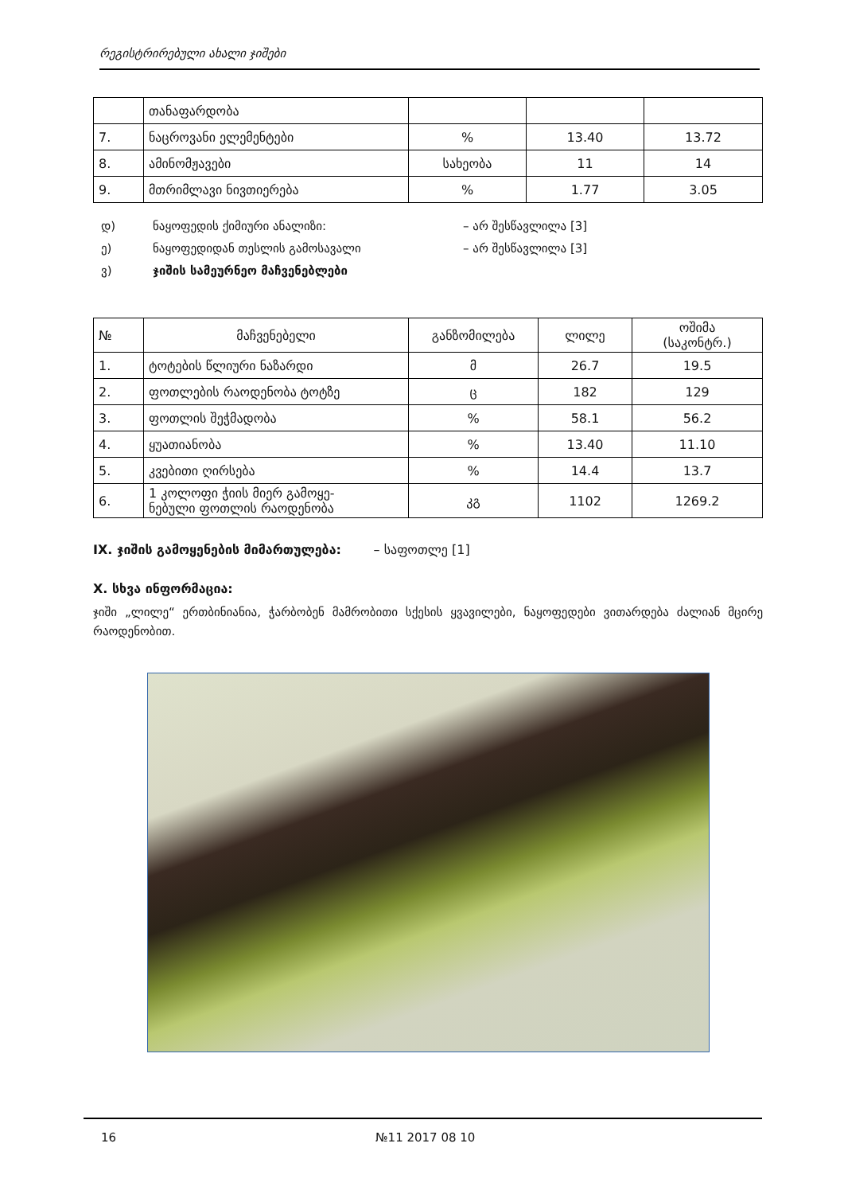რეგისტრირებული ახალი ჯიშები
| | თანაფარდობა | | | |
| 7. | ნაცროვანი ელემენტები | % | 13.40 | 13.72 |
| 8. | ამინომჟავები | სახეობა | 11 | 14 |
| 9. | მთრიმლავი ნივთიერება | % | 1.77 | 3.05 |
დ) ნაყოფედის ქიმიური ანალიზი: – არ შესწავლილა [3]
ე) ნაყოფედიდან თესლის გამოსავალი – არ შესწავლილა [3]
ვ) ჯიშის სამეურნეო მაჩვენებლები
| № | მაჩვენებელი | განზომილება | ლილე | ოშიმა (საკონტრ.) |
| --- | --- | --- | --- | --- |
| 1. | ტოტების წლიური ნაზარდი | მ | 26.7 | 19.5 |
| 2. | ფოთლების რაოდენობა ტოტზე | ც | 182 | 129 |
| 3. | ფოთლის შეჭმადობა | % | 58.1 | 56.2 |
| 4. | ყუათიანობა | % | 13.40 | 11.10 |
| 5. | კვებითი ღირსება | % | 14.4 | 13.7 |
| 6. | 1 კოლოფი ჭიის მიერ გამოყე- ნებული ფოთლის რაოდენობა | კგ | 1102 | 1269.2 |
IX. ჯიშის გამოყენების მიმართულება: – საფოთლე [1]
X. სხვა ინფორმაცია:
ჯიში „ლილე“ ერთბინიანია, ჭარბობენ მამრობითი სქესის ყვავილები, ნაყოფედები ვითარდება ძალიან მცირე რაოდენობით.
16 №11 2017 08 10